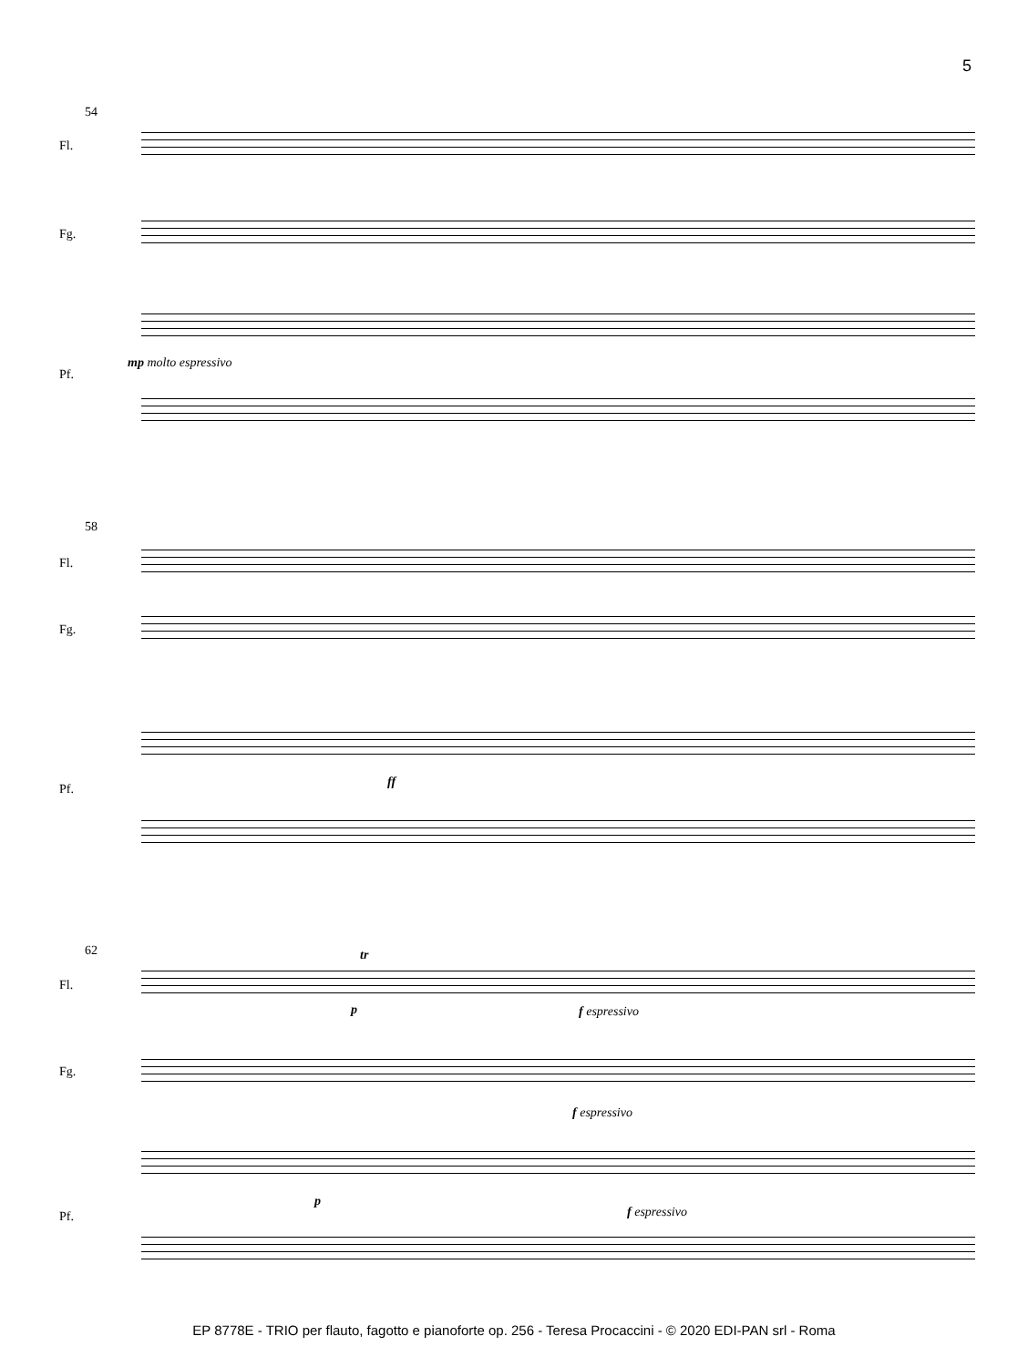5
54
Fl.
Fg.
mp molto espressivo
Pf.
58
Fl.
Fg.
ff
Pf.
62
Fl.
tr
p f espressivo
Fg.
f espressivo
p
f espressivo
Pf.
EP 8778E - TRIO per flauto, fagotto e pianoforte op. 256 - Teresa Procaccini - © 2020 EDI-PAN srl - Roma